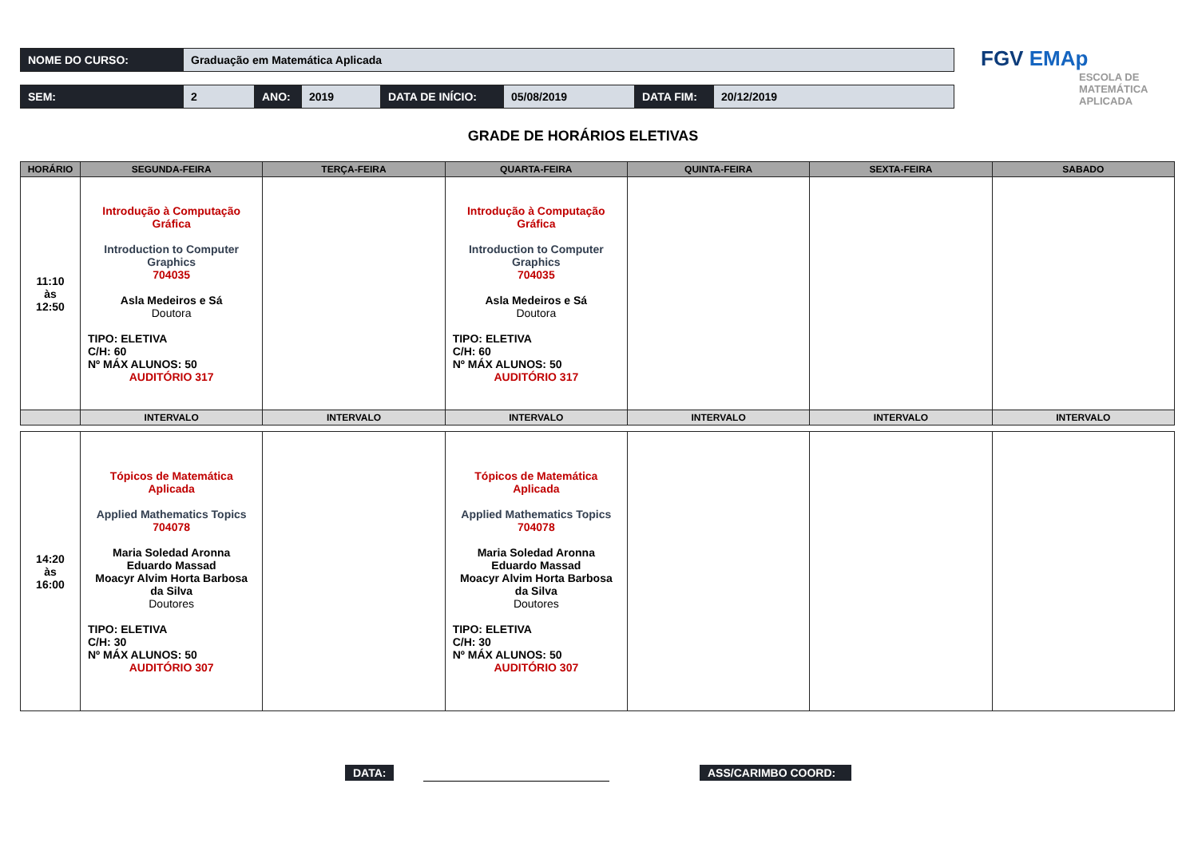| NOME DO CURSO: | Graduação em Matemática Aplicada |
| SEM: | 2 | ANO: | 2019 | DATA DE INÍCIO: | 05/08/2019 | DATA FIM: | 20/12/2019 |
FGV EMAp
ESCOLA DE
MATEMÁTICA
APLICADA
GRADE DE HORÁRIOS ELETIVAS
| HORÁRIO | SEGUNDA-FEIRA | TERÇA-FEIRA | QUARTA-FEIRA | QUINTA-FEIRA | SEXTA-FEIRA | SABADO |
| --- | --- | --- | --- | --- | --- | --- |
| 11:10 às 12:50 | Introdução à Computação Gráfica Introduction to Computer Graphics 704035 Asla Medeiros e Sá Doutora TIPO: ELETIVA C/H: 60 Nº MÁX ALUNOS: 50 AUDITÓRIO 317 | | Introdução à Computação Gráfica Introduction to Computer Graphics 704035 Asla Medeiros e Sá Doutora TIPO: ELETIVA C/H: 60 Nº MÁX ALUNOS: 50 AUDITÓRIO 317 | | | |
| | INTERVALO | INTERVALO | INTERVALO | INTERVALO | INTERVALO | INTERVALO |
| 14:20 às 16:00 | Tópicos de Matemática Aplicada Applied Mathematics Topics 704078 Maria Soledad Aronna Eduardo Massad Moacyr Alvim Horta Barbosa da Silva Doutores TIPO: ELETIVA C/H: 30 Nº MÁX ALUNOS: 50 AUDITÓRIO 307 | | Tópicos de Matemática Aplicada Applied Mathematics Topics 704078 Maria Soledad Aronna Eduardo Massad Moacyr Alvim Horta Barbosa da Silva Doutores TIPO: ELETIVA C/H: 30 Nº MÁX ALUNOS: 50 AUDITÓRIO 307 | | | |
DATA: ASS/CARIMBO COORD: